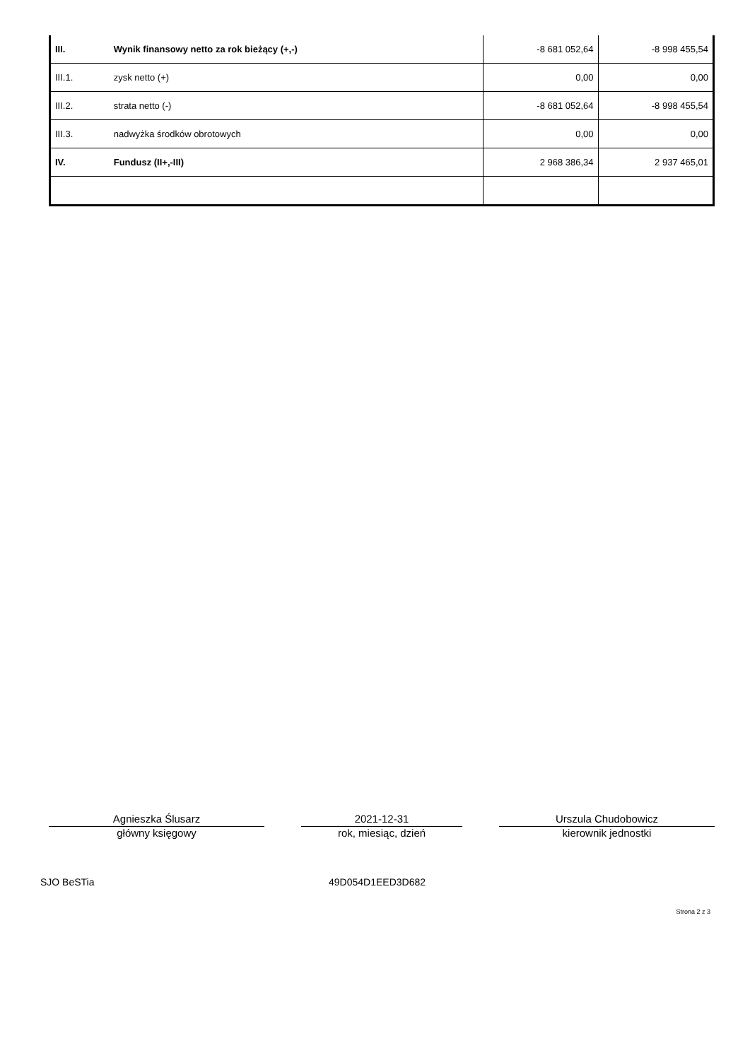| III. | Wynik finansowy netto za rok bieżący (+,-) | -8 681 052,64 | -8 998 455,54 |
| III.1. | zysk netto (+) | 0,00 | 0,00 |
| III.2. | strata netto (-) | -8 681 052,64 | -8 998 455,54 |
| III.3. | nadwyżka środków obrotowych | 0,00 | 0,00 |
| IV. | Fundusz (II+,-III) | 2 968 386,34 | 2 937 465,01 |
Agnieszka Ślusarz
główny księgowy
2021-12-31
rok, miesiąc, dzień
Urszula Chudobowicz
kierownik jednostki
SJO BeSTia 49D054D1EED3D682
Strona 2 z 3